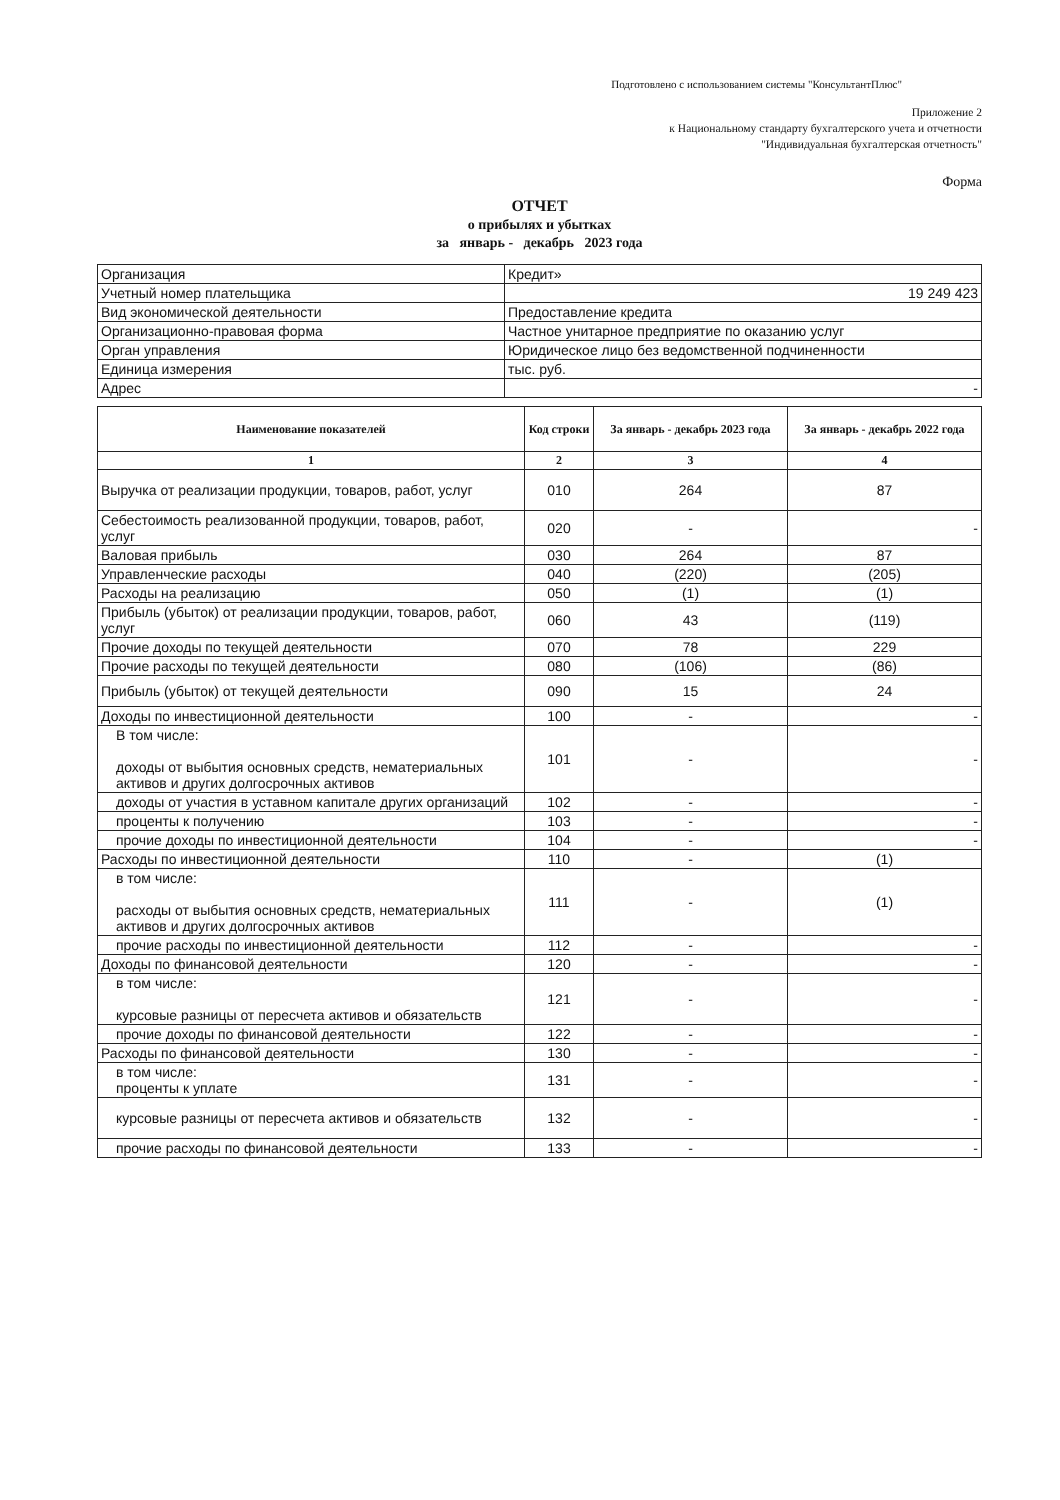Подготовлено с использованием системы "КонсультантПлюс"
Приложение 2
к Национальному стандарту бухгалтерского учета и отчетности
"Индивидуальная бухгалтерская отчетность"
Форма
ОТЧЕТ
о прибылях и убытках
за январь - декабрь 2023 года
| Организация | Кредит» |
| Учетный номер плательщика | 19 249 423 |
| Вид экономической деятельности | Предоставление кредита |
| Организационно-правовая форма | Частное унитарное предприятие по оказанию услуг |
| Орган управления | Юридическое лицо без ведомственной подчиненности |
| Единица измерения | тыс. руб. |
| Адрес | - |
| Наименование показателей | Код строки | За январь - декабрь 2023 года | За январь - декабрь 2022 года |
| --- | --- | --- | --- |
| 1 | 2 | 3 | 4 |
| Выручка от реализации продукции, товаров, работ, услуг | 010 | 264 | 87 |
| Себестоимость реализованной продукции, товаров, работ, услуг | 020 | - | - |
| Валовая прибыль | 030 | 264 | 87 |
| Управленческие расходы | 040 | (220) | (205) |
| Расходы на реализацию | 050 | (1) | (1) |
| Прибыль (убыток) от реализации продукции, товаров, работ, услуг | 060 | 43 | (119) |
| Прочие доходы по текущей деятельности | 070 | 78 | 229 |
| Прочие расходы по текущей деятельности | 080 | (106) | (86) |
| Прибыль (убыток) от текущей деятельности | 090 | 15 | 24 |
| Доходы по инвестиционной деятельности | 100 | - | - |
| В том числе: доходы от выбытия основных средств, нематериальных активов и других долгосрочных активов | 101 | - | - |
| доходы от участия в уставном капитале других организаций | 102 | - | - |
| проценты к получению | 103 | - | - |
| прочие доходы по инвестиционной деятельности | 104 | - | - |
| Расходы по инвестиционной деятельности | 110 | - | (1) |
| в том числе: расходы от выбытия основных средств, нематериальных активов и других долгосрочных активов | 111 | - | (1) |
| прочие расходы по инвестиционной деятельности | 112 | - | - |
| Доходы по финансовой деятельности | 120 | - | - |
| в том числе: курсовые разницы от пересчета активов и обязательств | 121 | - | - |
| прочие доходы по финансовой деятельности | 122 | - | - |
| Расходы по финансовой деятельности | 130 | - | - |
| в том числе: проценты к уплате | 131 | - | - |
| курсовые разницы от пересчета активов и обязательств | 132 | - | - |
| прочие расходы по финансовой деятельности | 133 | - | - |